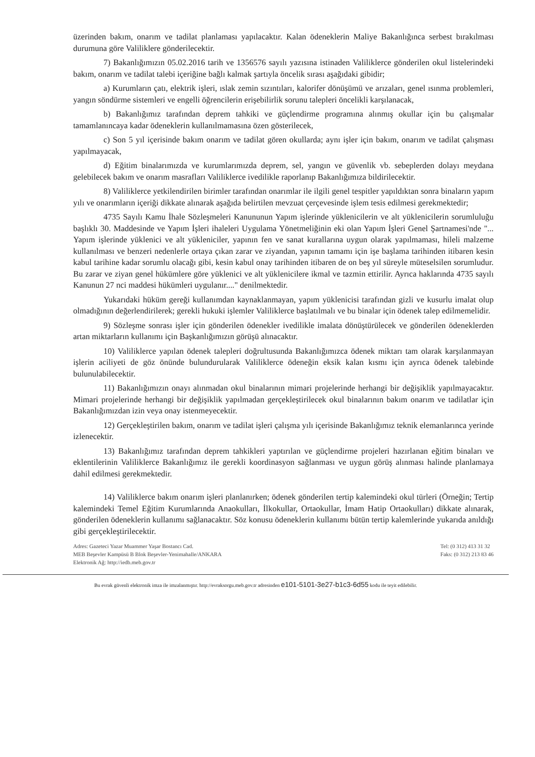üzerinden bakım, onarım ve tadilat planlaması yapılacaktır. Kalan ödeneklerin Maliye Bakanlığınca serbest bırakılması durumuna göre Valiliklere gönderilecektir.
7) Bakanlığımızın 05.02.2016 tarih ve 1356576 sayılı yazısına istinaden Valiliklerce gönderilen okul listelerindeki bakım, onarım ve tadilat talebi içeriğine bağlı kalmak şartıyla öncelik sırası aşağıdaki gibidir;
a) Kurumların çatı, elektrik işleri, ıslak zemin sızıntıları, kalorifer dönüşümü ve arızaları, genel ısınma problemleri, yangın söndürme sistemleri ve engelli öğrencilerin erişebilirlik sorunu talepleri öncelikli karşılanacak,
b) Bakanlığımız tarafından deprem tahkiki ve güçlendirme programına alınmış okullar için bu çalışmalar tamamlanıncaya kadar ödeneklerin kullanılmamasına özen gösterilecek,
c) Son 5 yıl içerisinde bakım onarım ve tadilat gören okullarda; aynı işler için bakım, onarım ve tadilat çalışması yapılmayacak,
d) Eğitim binalarımızda ve kurumlarımızda deprem, sel, yangın ve güvenlik vb. sebeplerden dolayı meydana gelebilecek bakım ve onarım masrafları Valiliklerce ivedilikle raporlanıp Bakanlığımıza bildirilecektir.
8) Valiliklerce yetkilendirilen birimler tarafından onarımlar ile ilgili genel tespitler yapıldıktan sonra binaların yapım yılı ve onarımların içeriği dikkate alınarak aşağıda belirtilen mevzuat çerçevesinde işlem tesis edilmesi gerekmektedir;
4735 Sayılı Kamu İhale Sözleşmeleri Kanununun Yapım işlerinde yüklenicilerin ve alt yüklenicilerin sorumluluğu başlıklı 30. Maddesinde ve Yapım İşleri ihaleleri Uygulama Yönetmeliğinin eki olan Yapım İşleri Genel Şartnamesi'nde "... Yapım işlerinde yüklenici ve alt yükleniciler, yapının fen ve sanat kurallarına uygun olarak yapılmaması, hileli malzeme kullanılması ve benzeri nedenlerle ortaya çıkan zarar ve ziyandan, yapının tamamı için işe başlama tarihinden itibaren kesin kabul tarihine kadar sorumlu olacağı gibi, kesin kabul onay tarihinden itibaren de on beş yıl süreyle müteselsilen sorumludur. Bu zarar ve ziyan genel hükümlere göre yüklenici ve alt yüklenicilere ikmal ve tazmin ettirilir. Ayrıca haklarında 4735 sayılı Kanunun 27 nci maddesi hükümleri uygulanır...." denilmektedir.
Yukarıdaki hüküm gereği kullanımdan kaynaklanmayan, yapım yüklenicisi tarafından gizli ve kusurlu imalat olup olmadığının değerlendirilerek; gerekli hukuki işlemler Valiliklerce başlatılmalı ve bu binalar için ödenek talep edilmemelidir.
9) Sözleşme sonrası işler için gönderilen ödenekler ivedilikle imalata dönüştürülecek ve gönderilen ödeneklerden artan miktarların kullanımı için Başkanlığımızın görüşü alınacaktır.
10) Valiliklerce yapılan ödenek talepleri doğrultusunda Bakanlığımızca ödenek miktarı tam olarak karşılanmayan işlerin aciliyeti de göz önünde bulundurularak Valiliklerce ödeneğin eksik kalan kısmı için ayrıca ödenek talebinde bulunulabilecektir.
11) Bakanlığımızın onayı alınmadan okul binalarının mimari projelerinde herhangi bir değişiklik yapılmayacaktır. Mimari projelerinde herhangi bir değişiklik yapılmadan gerçekleştirilecek okul binalarının bakım onarım ve tadilatlar için Bakanlığımızdan izin veya onay istenmeyecektir.
12) Gerçekleştirilen bakım, onarım ve tadilat işleri çalışma yılı içerisinde Bakanlığımız teknik elemanlarınca yerinde izlenecektir.
13) Bakanlığımız tarafından deprem tahkikleri yaptırılan ve güçlendirme projeleri hazırlanan eğitim binaları ve eklentilerinin Valiliklerce Bakanlığımız ile gerekli koordinasyon sağlanması ve uygun görüş alınması halinde planlamaya dahil edilmesi gerekmektedir.
14) Valiliklerce bakım onarım işleri planlanırken; ödenek gönderilen tertip kalemindeki okul türleri (Örneğin; Tertip kalemindeki Temel Eğitim Kurumlarında Anaokulları, İlkokullar, Ortaokullar, İmam Hatip Ortaokulları) dikkate alınarak, gönderilen ödeneklerin kullanımı sağlanacaktır. Söz konusu ödeneklerin kullanımı bütün tertip kalemlerinde yukarıda anıldığı gibi gerçekleştirilecektir.
Adres: Gazeteci Yazar Muammer Yaşar Bostancı Cad.
MEB Beşevler Kampüsü B Blok Beşevler-Yenimahalle/ANKARA
Elektronik Ağ: http://iedb.meb.gov.tr
Tel: (0 312) 413 31 32
Faks: (0 312) 213 83 46
Bu evrak güvenli elektronik imza ile imzalanmıştır. http://evraksorgu.meb.gov.tr adresinden e101-5101-3e27-b1c3-6d55 kodu ile teyit edilebilir.